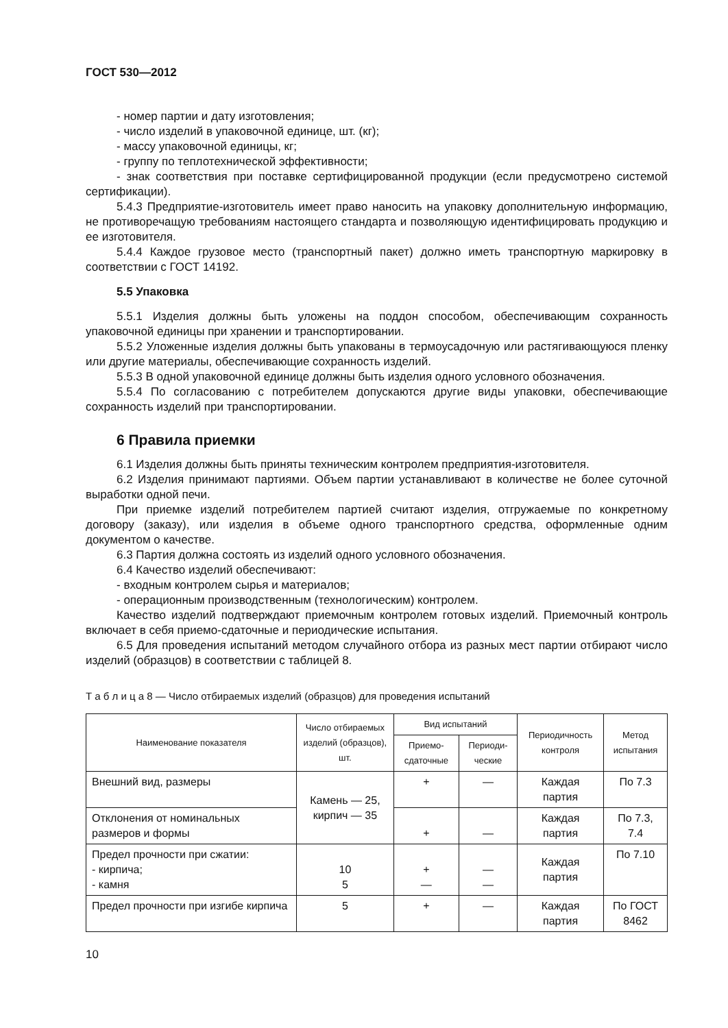ГОСТ 530—2012
- номер партии и дату изготовления;
- число изделий в упаковочной единице, шт. (кг);
- массу упаковочной единицы, кг;
- группу по теплотехнической эффективности;
- знак соответствия при поставке сертифицированной продукции (если предусмотрено системой сертификации).
5.4.3 Предприятие-изготовитель имеет право наносить на упаковку дополнительную информацию, не противоречащую требованиям настоящего стандарта и позволяющую идентифицировать продукцию и ее изготовителя.
5.4.4 Каждое грузовое место (транспортный пакет) должно иметь транспортную маркировку в соответствии с ГОСТ 14192.
5.5 Упаковка
5.5.1 Изделия должны быть уложены на поддон способом, обеспечивающим сохранность упаковочной единицы при хранении и транспортировании.
5.5.2 Уложенные изделия должны быть упакованы в термоусадочную или растягивающуюся пленку или другие материалы, обеспечивающие сохранность изделий.
5.5.3 В одной упаковочной единице должны быть изделия одного условного обозначения.
5.5.4 По согласованию с потребителем допускаются другие виды упаковки, обеспечивающие сохранность изделий при транспортировании.
6 Правила приемки
6.1 Изделия должны быть приняты техническим контролем предприятия-изготовителя.
6.2 Изделия принимают партиями. Объем партии устанавливают в количестве не более суточной выработки одной печи.
При приемке изделий потребителем партией считают изделия, отгружаемые по конкретному договору (заказу), или изделия в объеме одного транспортного средства, оформленные одним документом о качестве.
6.3 Партия должна состоять из изделий одного условного обозначения.
6.4 Качество изделий обеспечивают:
- входным контролем сырья и материалов;
- операционным производственным (технологическим) контролем.
Качество изделий подтверждают приемочным контролем готовых изделий. Приемочный контроль включает в себя приемо-сдаточные и периодические испытания.
6.5 Для проведения испытаний методом случайного отбора из разных мест партии отбирают число изделий (образцов) в соответствии с таблицей 8.
Т а б л и ц а 8 — Число отбираемых изделий (образцов) для проведения испытаний
| Наименование показателя | Число отбираемых изделий (образцов), шт. | Вид испытаний | | Периодичность контроля | Метод испытания |
| --- | --- | --- | --- | --- | --- |
| | | Приемо-сдаточные | Периоди-ческие | | |
| Внешний вид, размеры | Камень — 25, кирпич — 35 | + | — | Каждая партия | По 7.3 |
| Отклонения от номинальных размеров и формы | | + | — | Каждая партия | По 7.3, 7.4 |
| Предел прочности при сжатии: - кирпича; - камня | 10 5 | + — | — — | Каждая партия | По 7.10 |
| Предел прочности при изгибе кирпича | 5 | + | — | Каждая партия | По ГОСТ 8462 |
10